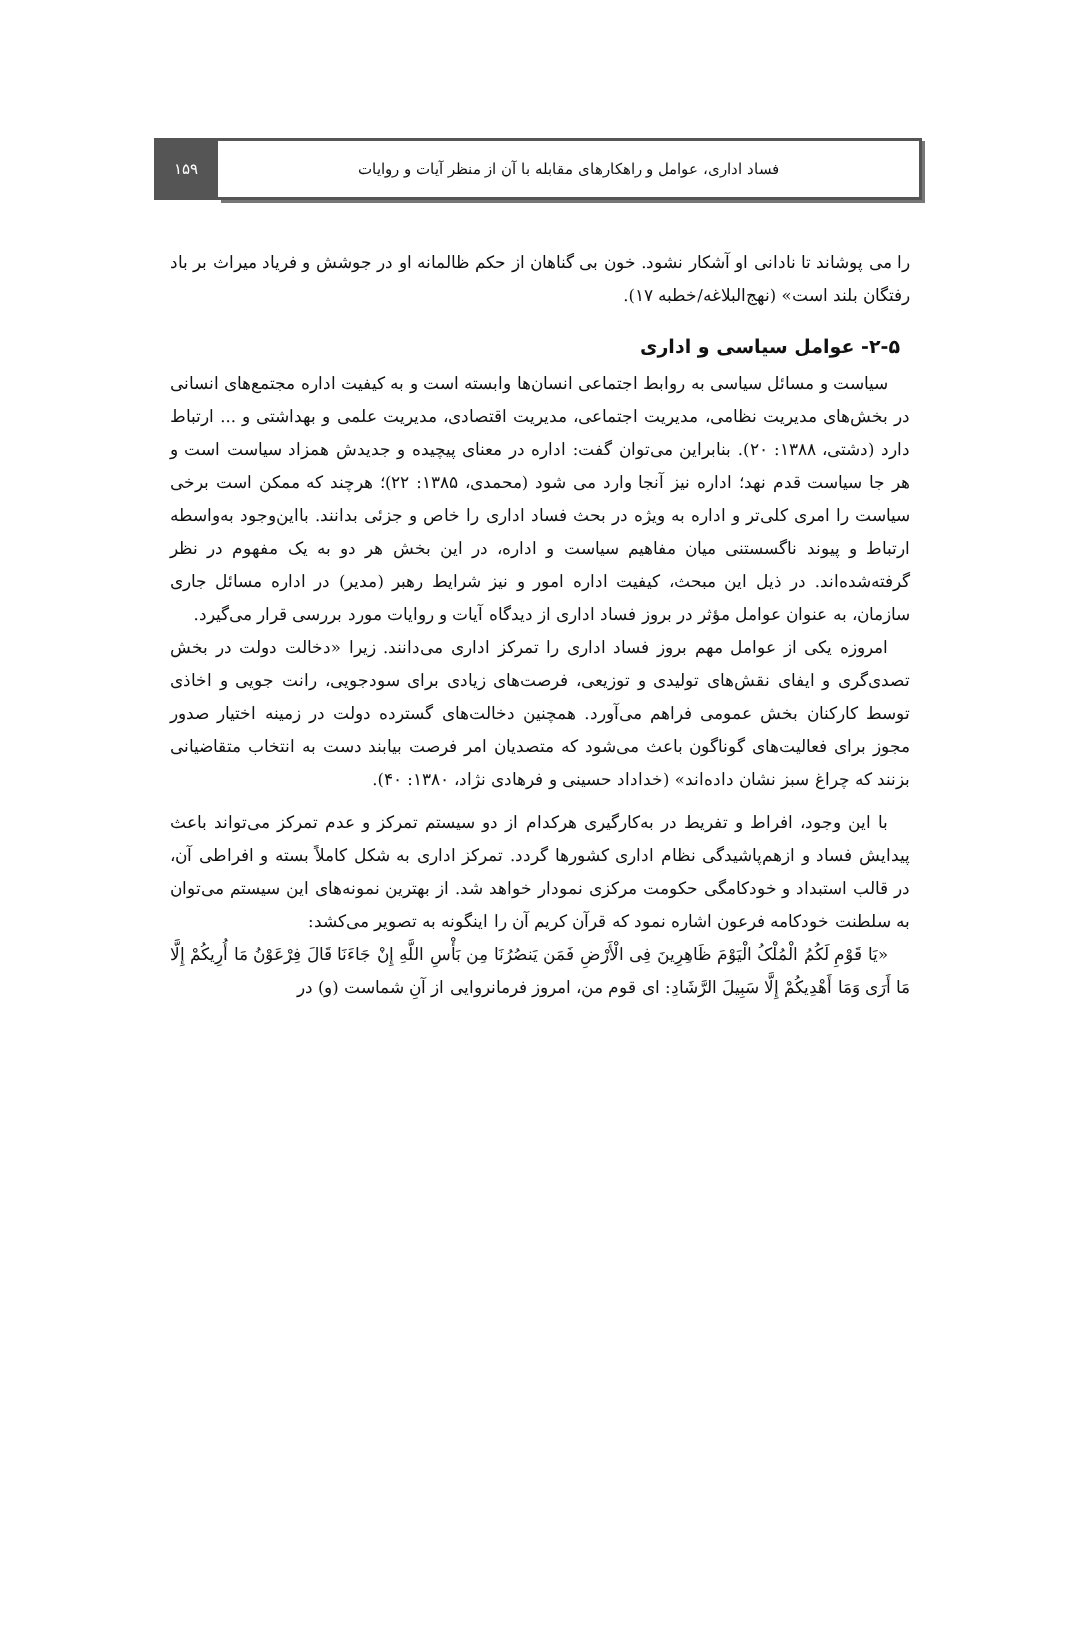فساد اداری، عوامل و راهکارهای مقابله با آن از منظر آیات و روایات
۱۵۹
را می پوشاند تا نادانی او آشکار نشود. خون بی گناهان از حکم ظالمانه او در جوشش و فریاد میراث بر باد رفتگان بلند است» (نهج‌البلاغه/خطبه ۱۷).
۲-۵- عوامل سیاسی و اداری
سیاست و مسائل سیاسی به روابط اجتماعی انسان‌ها وابسته است و به کیفیت اداره مجتمع‌های انسانی در بخش‌های مدیریت نظامی، مدیریت اجتماعی، مدیریت اقتصادی، مدیریت علمی و بهداشتی و ... ارتباط دارد (دشتی، ۱۳۸۸: ۲۰). بنابراین می‌توان گفت: اداره در معنای پیچیده و جدیدش همزاد سیاست است و هر جا سیاست قدم نهد؛ اداره نیز آنجا وارد می شود (محمدی، ۱۳۸۵: ۲۲)؛ هرچند که ممکن است برخی سیاست را امری کلی‌تر و اداره به ویژه در بحث فساد اداری را خاص و جزئی بدانند. بااین‌وجود به‌واسطه ارتباط و پیوند ناگسستنی میان مفاهیم سیاست و اداره، در این بخش هر دو به یک مفهوم در نظر گرفته‌شده‌اند. در ذیل این مبحث، کیفیت اداره امور و نیز شرایط رهبر (مدیر) در اداره مسائل جاری سازمان، به عنوان عوامل مؤثر در بروز فساد اداری از دیدگاه آیات و روایات مورد بررسی قرار می‌گیرد.
امروزه یکی از عوامل مهم بروز فساد اداری را تمرکز اداری می‌دانند. زیرا «دخالت دولت در بخش تصدی‌گری و ایفای نقش‌های تولیدی و توزیعی، فرصت‌های زیادی برای سودجویی، رانت جویی و اخاذی توسط کارکنان بخش عمومی فراهم می‌آورد. همچنین دخالت‌های گسترده دولت در زمینه اختیار صدور مجوز برای فعالیت‌های گوناگون باعث می‌شود که متصدیان امر فرصت بیابند دست به انتخاب متقاضیانی بزنند که چراغ سبز نشان داده‌اند» (خداداد حسینی و فرهادی نژاد، ۱۳۸۰: ۴۰).
با این وجود، افراط و تفریط در به‌کارگیری هرکدام از دو سیستم تمرکز و عدم تمرکز می‌تواند باعث پیدایش فساد و ازهم‌پاشیدگی نظام اداری کشورها گردد. تمرکز اداری به شکل کاملاً بسته و افراطی آن، در قالب استبداد و خودکامگی حکومت مرکزی نمودار خواهد شد. از بهترین نمونه‌های این سیستم می‌توان به سلطنت خودکامه فرعون اشاره نمود که قرآن کریم آن را اینگونه به تصویر می‌کشد:
«یَا قَوْمِ لَکُمُ الْمُلْکُ الْیَوْمَ ظَاهِرِینَ فِی الْأَرْضِ فَمَن یَنصُرُنَا مِن بَأْسِ اللَّهِ إِنْ جَاءَنَا قَالَ فِرْعَوْنُ مَا أُرِیکُمْ إِلَّا مَا أَرَی وَمَا أَهْدِیکُمْ إِلَّا سَبِیلَ الرَّشَادِ: ای قوم من، امروز فرمانروایی از آنِ شماست (و) در